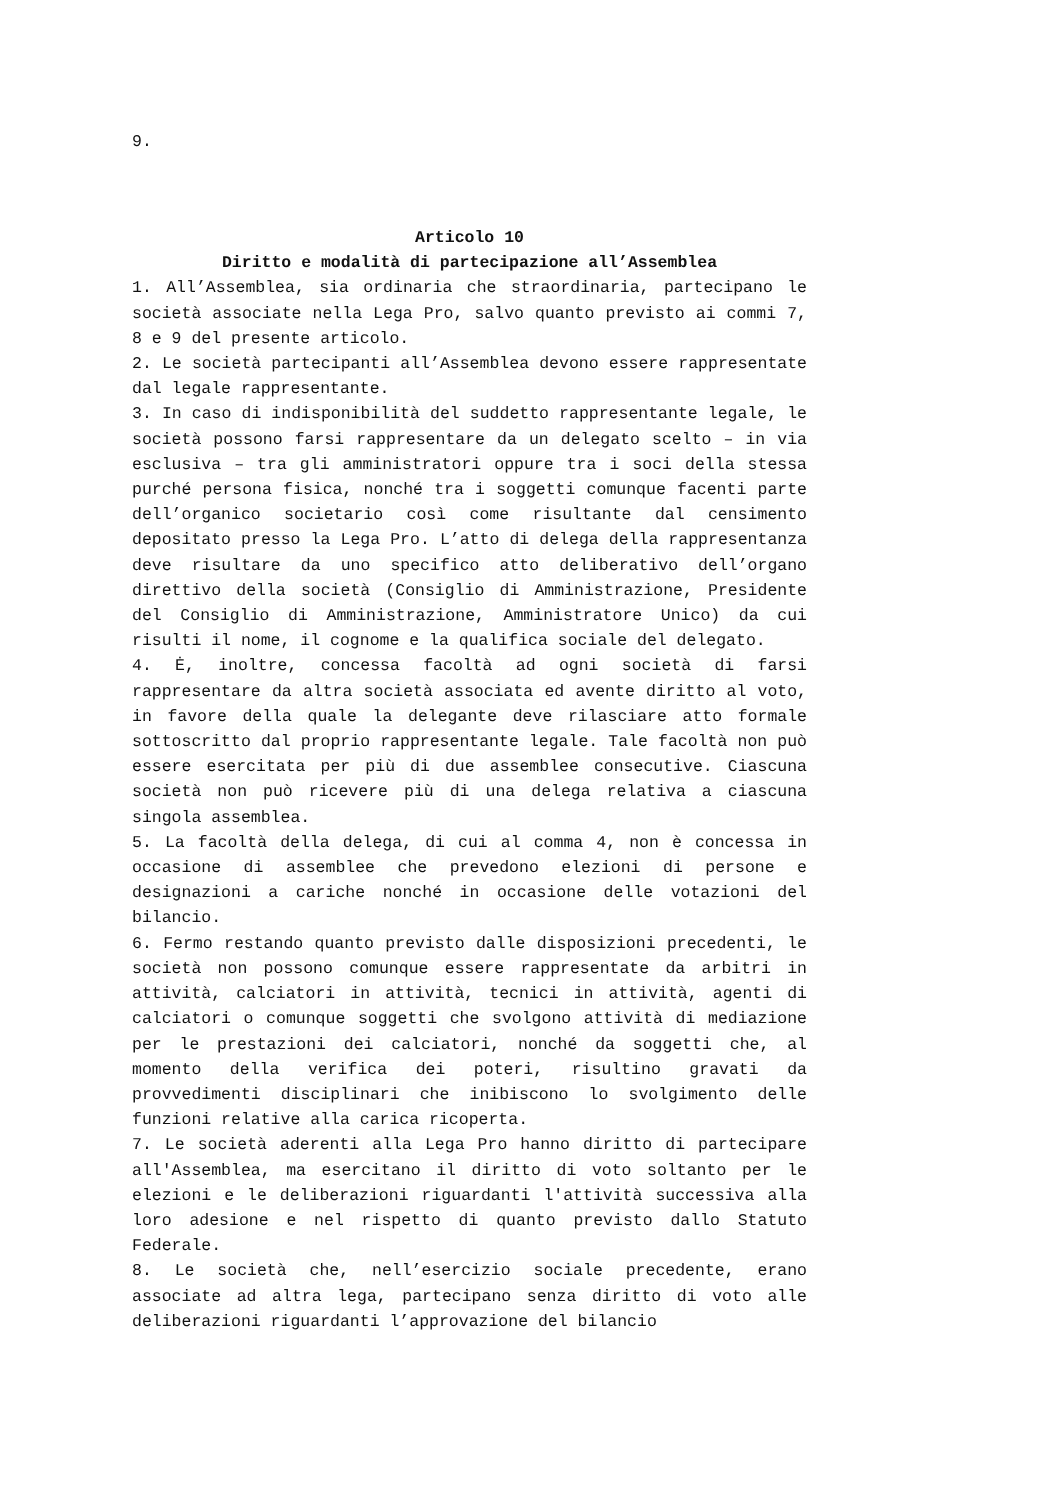9.
Articolo 10
Diritto e modalità di partecipazione all’Assemblea
1. All’Assemblea, sia ordinaria che straordinaria, partecipano le società associate nella Lega Pro, salvo quanto previsto ai commi 7, 8 e 9 del presente articolo.
2. Le società partecipanti all’Assemblea devono essere rappresentate dal legale rappresentante.
3. In caso di indisponibilità del suddetto rappresentante legale, le società possono farsi rappresentare da un delegato scelto – in via esclusiva – tra gli amministratori oppure tra i soci della stessa purché persona fisica, nonché tra i soggetti comunque facenti parte dell’organico societario così come risultante dal censimento depositato presso la Lega Pro. L’atto di delega della rappresentanza deve risultare da uno specifico atto deliberativo dell’organo direttivo della società (Consiglio di Amministrazione, Presidente del Consiglio di Amministrazione, Amministratore Unico) da cui risulti il nome, il cognome e la qualifica sociale del delegato.
4. Ė, inoltre, concessa facoltà ad ogni società di farsi rappresentare da altra società associata ed avente diritto al voto, in favore della quale la delegante deve rilasciare atto formale sottoscritto dal proprio rappresentante legale. Tale facoltà non può essere esercitata per più di due assemblee consecutive. Ciascuna società non può ricevere più di una delega relativa a ciascuna singola assemblea.
5. La facoltà della delega, di cui al comma 4, non è concessa in occasione di assemblee che prevedono elezioni di persone e designazioni a cariche nonché in occasione delle votazioni del bilancio.
6. Fermo restando quanto previsto dalle disposizioni precedenti, le società non possono comunque essere rappresentate da arbitri in attività, calciatori in attività, tecnici in attività, agenti di calciatori o comunque soggetti che svolgono attività di mediazione per le prestazioni dei calciatori, nonché da soggetti che, al momento della verifica dei poteri, risultino gravati da provvedimenti disciplinari che inibiscono lo svolgimento delle funzioni relative alla carica ricoperta.
7. Le società aderenti alla Lega Pro hanno diritto di partecipare all'Assemblea, ma esercitano il diritto di voto soltanto per le elezioni e le deliberazioni riguardanti l'attività successiva alla loro adesione e nel rispetto di quanto previsto dallo Statuto Federale.
8. Le società che, nell’esercizio sociale precedente, erano associate ad altra lega, partecipano senza diritto di voto alle deliberazioni riguardanti l’approvazione del bilancio